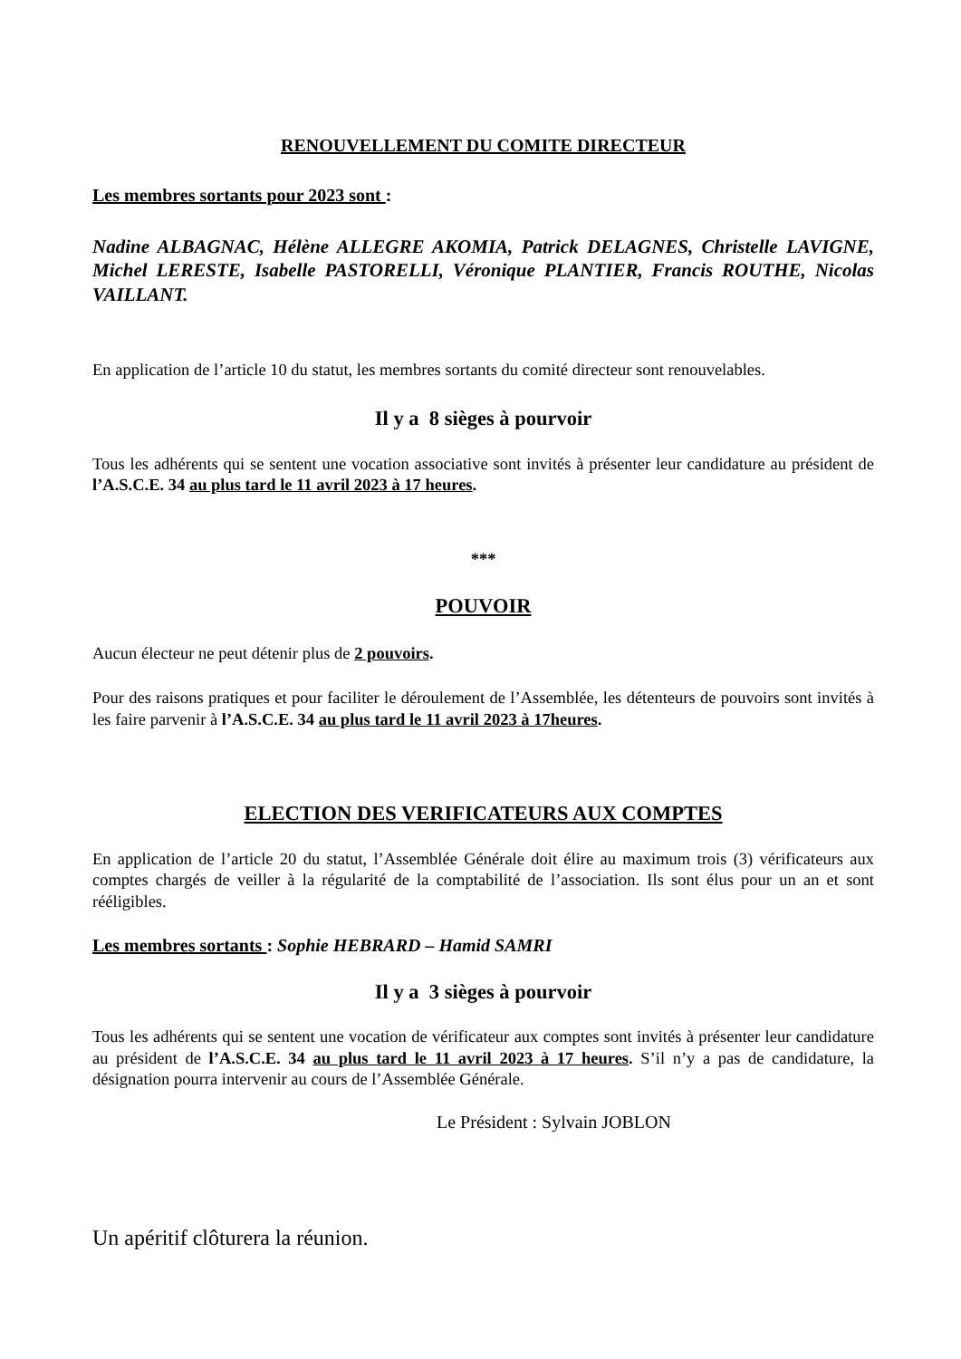RENOUVELLEMENT DU COMITE DIRECTEUR
Les membres sortants pour 2023 sont :
Nadine ALBAGNAC, Hélène ALLEGRE AKOMIA, Patrick DELAGNES, Christelle LAVIGNE, Michel LERESTE, Isabelle PASTORELLI, Véronique PLANTIER, Francis ROUTHE, Nicolas VAILLANT.
En application de l’article 10 du statut, les membres sortants du comité directeur sont renouvelables.
Il y a 8 sièges à pourvoir
Tous les adhérents qui se sentent une vocation associative sont invités à présenter leur candidature au président de l’A.S.C.E. 34 au plus tard le 11 avril 2023 à 17 heures.
***
POUVOIR
Aucun électeur ne peut détenir plus de 2 pouvoirs.
Pour des raisons pratiques et pour faciliter le déroulement de l’Assemblée, les détenteurs de pouvoirs sont invités à les faire parvenir à l’A.S.C.E. 34 au plus tard le 11 avril 2023 à 17heures.
ELECTION DES VERIFICATEURS AUX COMPTES
En application de l’article 20 du statut, l’Assemblée Générale doit élire au maximum trois (3) vérificateurs aux comptes chargés de veiller à la régularité de la comptabilité de l’association. Ils sont élus pour un an et sont rééligibles.
Les membres sortants : Sophie HEBRARD – Hamid SAMRI
Il y a 3 sièges à pourvoir
Tous les adhérents qui se sentent une vocation de vérificateur aux comptes sont invités à présenter leur candidature au président de l’A.S.C.E. 34 au plus tard le 11 avril 2023 à 17 heures. S’il n’y a pas de candidature, la désignation pourra intervenir au cours de l’Assemblée Générale.
Le Président : Sylvain JOBLON
Un apéritif clôturera la réunion.